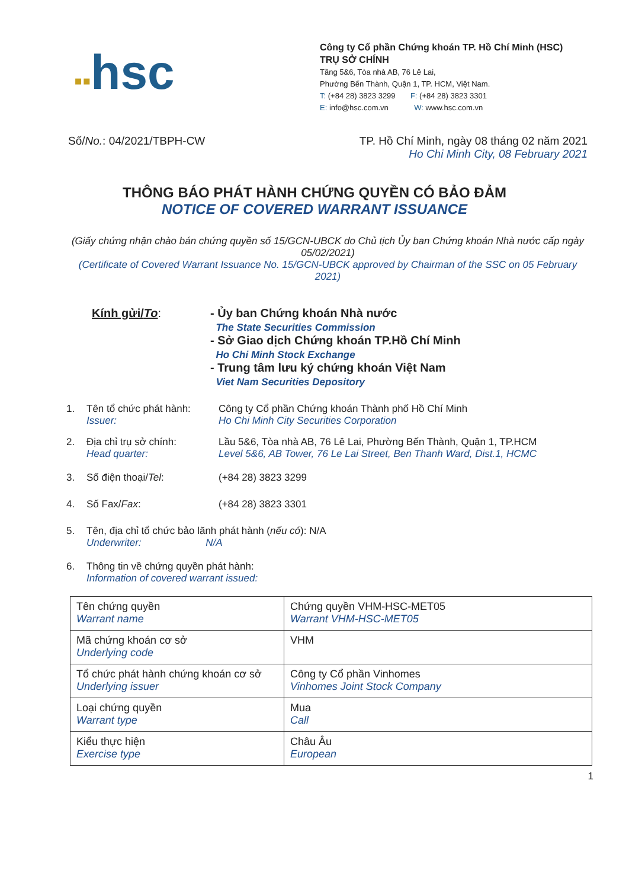▪▪hsc
Công ty Cổ phần Chứng khoán TP. Hồ Chí Minh (HSC)
TRỤ SỞ CHÍNH
Tầng 5&6, Tòa nhà AB, 76 Lê Lai,
Phường Bến Thành, Quận 1, TP. HCM, Việt Nam.
T: (+84 28) 3823 3299 F: (+84 28) 3823 3301
E: info@hsc.com.vn W: www.hsc.com.vn
Số/No.: 04/2021/TBPH-CW TP. Hồ Chí Minh, ngày 08 tháng 02 năm 2021
Ho Chi Minh City, 08 February 2021
THÔNG BÁO PHÁT HÀNH CHỨNG QUYỀN CÓ BẢO ĐẢM
NOTICE OF COVERED WARRANT ISSUANCE
(Giấy chứng nhận chào bán chứng quyền số 15/GCN-UBCK do Chủ tịch Ủy ban Chứng khoán Nhà nước cấp ngày 05/02/2021)
(Certificate of Covered Warrant Issuance No. 15/GCN-UBCK approved by Chairman of the SSC on 05 February 2021)
Kính gửi/To: - Ủy ban Chứng khoán Nhà nước
The State Securities Commission
- Sở Giao dịch Chứng khoán TP.Hồ Chí Minh
Ho Chi Minh Stock Exchange
- Trung tâm lưu ký chứng khoán Việt Nam
Viet Nam Securities Depository
1. Tên tổ chức phát hành:
Issuer:
Công ty Cổ phần Chứng khoán Thành phố Hồ Chí Minh
Ho Chi Minh City Securities Corporation
2. Địa chỉ trụ sở chính:
Head quarter:
Lầu 5&6, Tòa nhà AB, 76 Lê Lai, Phường Bến Thành, Quận 1, TP.HCM
Level 5&6, AB Tower, 76 Le Lai Street, Ben Thanh Ward, Dist.1, HCMC
3. Số điện thoại/Tel: (+84 28) 3823 3299
4. Số Fax/Fax: (+84 28) 3823 3301
5. Tên, địa chỉ tổ chức bảo lãnh phát hành (nếu có): N/A
Underwriter: N/A
6. Thông tin về chứng quyền phát hành:
Information of covered warrant issued:
| Tên chứng quyền Warrant name | Chứng quyền VHM-HSC-MET05 Warrant VHM-HSC-MET05 |
| Mã chứng khoán cơ sở Underlying code | VHM |
| Tổ chức phát hành chứng khoán cơ sở Underlying issuer | Công ty Cổ phần Vinhomes Vinhomes Joint Stock Company |
| Loại chứng quyền Warrant type | Mua Call |
| Kiểu thực hiện Exercise type | Châu Âu European |
1